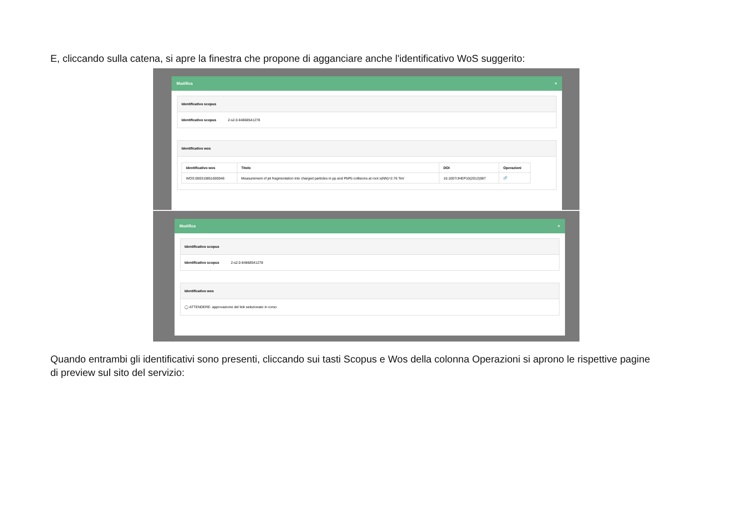E, cliccando sulla catena, si apre la finestra che propone di agganciare anche l'identificativo WoS suggerito:
Modifica ×
Identificativo scopus
Identificativo scopus 2-s2.0-84868541278
Identificativo wos
| Identificativo wos | Titolo | DOI | Operazioni |
| --- | --- | --- | --- |
| WOS:000310851600046 | Measurement of jet fragmentation into charged particles in pp and PbPb collisions at root s(NN)=2.76 TeV | 10.1007/JHEP10(2012)087 | 🔗 |
Modifica ×
Identificativo scopus
Identificativo scopus 2-s2.0-84868541278
Identificativo wos
◯ ATTENDERE: approvazione del link selezionato in corso
Quando entrambi gli identificativi sono presenti, cliccando sui tasti Scopus e Wos della colonna Operazioni si aprono le rispettive pagine di preview sul sito del servizio: